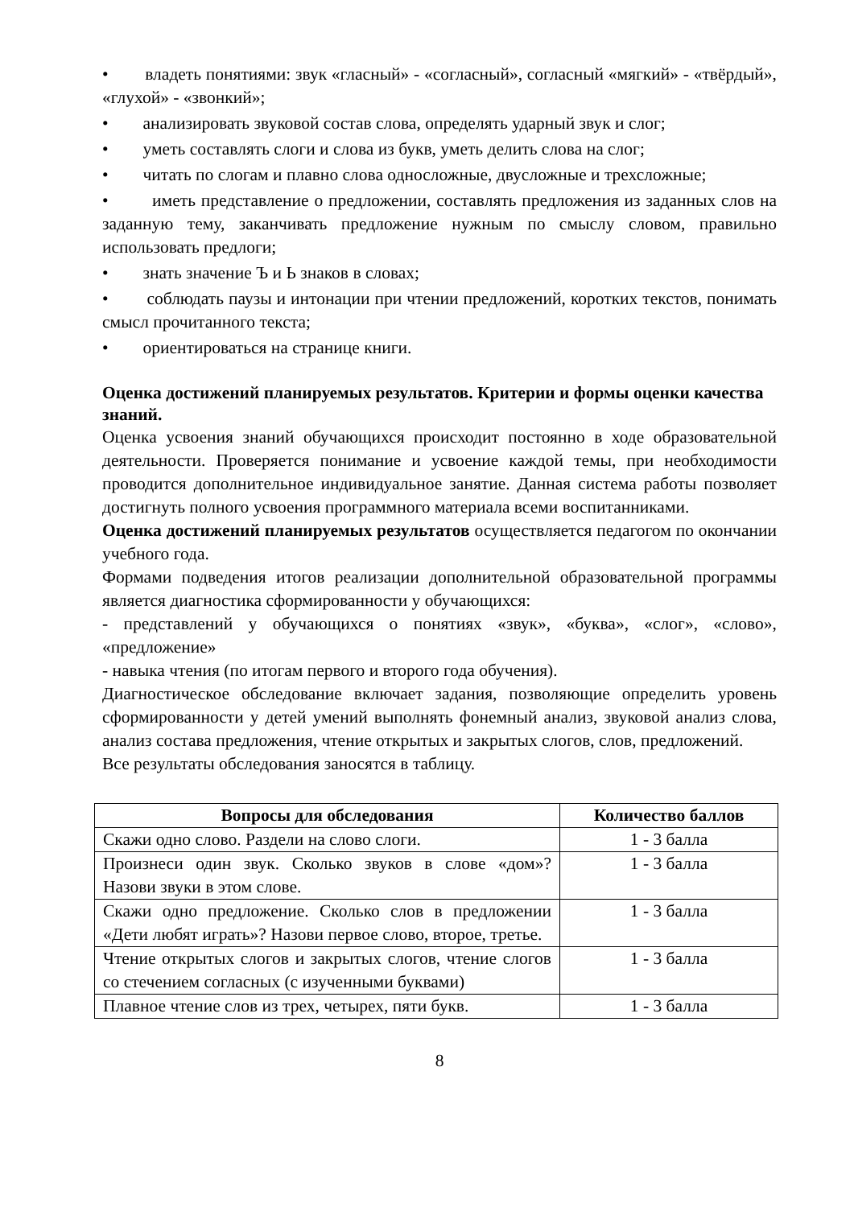• владеть понятиями: звук «гласный» - «согласный», согласный «мягкий» - «твёрдый», «глухой» - «звонкий»;
• анализировать звуковой состав слова, определять ударный звук и слог;
• уметь составлять слоги и слова из букв, уметь делить слова на слог;
• читать по слогам и плавно слова односложные, двусложные и трехсложные;
• иметь представление о предложении, составлять предложения из заданных слов на заданную тему, заканчивать предложение нужным по смыслу словом, правильно использовать предлоги;
• знать значение Ъ и Ь знаков в словах;
• соблюдать паузы и интонации при чтении предложений, коротких текстов, понимать смысл прочитанного текста;
• ориентироваться на странице книги.
Оценка достижений планируемых результатов. Критерии и формы оценки качества знаний.
Оценка усвоения знаний обучающихся происходит постоянно в ходе образовательной деятельности. Проверяется понимание и усвоение каждой темы, при необходимости проводится дополнительное индивидуальное занятие. Данная система работы позволяет достигнуть полного усвоения программного материала всеми воспитанниками.
Оценка достижений планируемых результатов осуществляется педагогом по окончании учебного года.
Формами подведения итогов реализации дополнительной образовательной программы является диагностика сформированности у обучающихся:
- представлений у обучающихся о понятиях «звук», «буква», «слог», «слово», «предложение»
- навыка чтения (по итогам первого и второго года обучения).
Диагностическое обследование включает задания, позволяющие определить уровень сформированности у детей умений выполнять фонемный анализ, звуковой анализ слова, анализ состава предложения, чтение открытых и закрытых слогов, слов, предложений.
Все результаты обследования заносятся в таблицу.
| Вопросы для обследования | Количество баллов |
| --- | --- |
| Скажи одно слово. Раздели на слово слоги. | 1 - 3 балла |
| Произнеси один звук. Сколько звуков в слове «дом»? Назови звуки в этом слове. | 1 - 3 балла |
| Скажи одно предложение. Сколько слов в предложении «Дети любят играть»? Назови первое слово, второе, третье. | 1 - 3 балла |
| Чтение открытых слогов и закрытых слогов, чтение слогов со стечением согласных (с изученными буквами) | 1 - 3 балла |
| Плавное чтение слов из трех, четырех, пяти букв. | 1 - 3 балла |
8